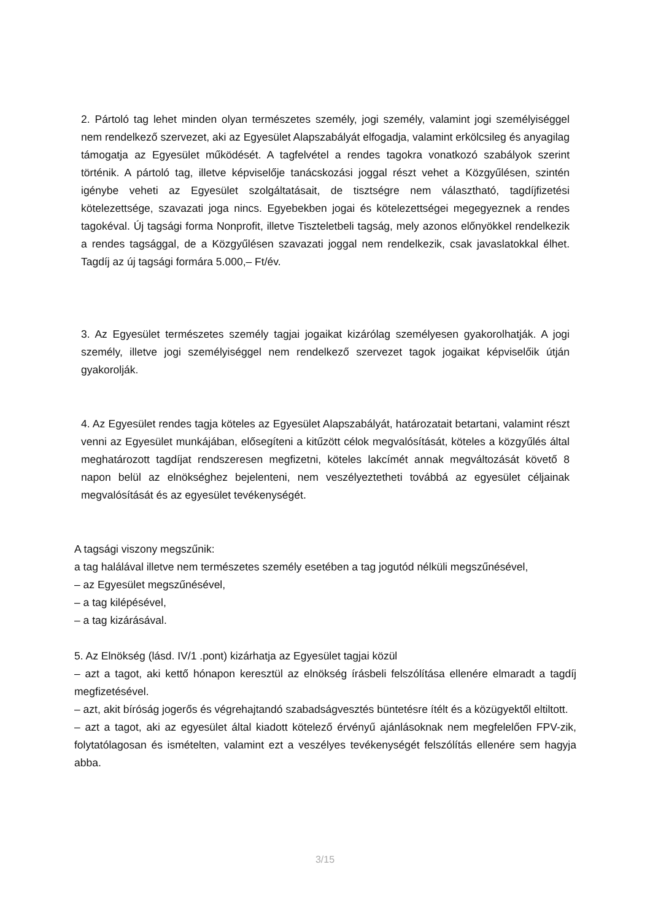2. Pártoló tag lehet minden olyan természetes személy, jogi személy, valamint jogi személyiséggel nem rendelkező szervezet, aki az Egyesület Alapszabályát elfogadja, valamint erkölcsileg és anyagilag támogatja az Egyesület működését. A tagfelvétel a rendes tagokra vonatkozó szabályok szerint történik. A pártoló tag, illetve képviselője tanácskozási joggal részt vehet a Közgyűlésen, szintén igénybe veheti az Egyesület szolgáltatásait, de tisztségre nem választható, tagdíjfizetési kötelezettsége, szavazati joga nincs. Egyebekben jogai és kötelezettségei megegyeznek a rendes tagokéval. Új tagsági forma Nonprofit, illetve Tiszteletbeli tagság, mely azonos előnyökkel rendelkezik a rendes tagsággal, de a Közgyűlésen szavazati joggal nem rendelkezik, csak javaslatokkal élhet. Tagdíj az új tagsági formára 5.000,– Ft/év.
3. Az Egyesület természetes személy tagjai jogaikat kizárólag személyesen gyakorolhatják. A jogi személy, illetve jogi személyiséggel nem rendelkező szervezet tagok jogaikat képviselőik útján gyakorolják.
4. Az Egyesület rendes tagja köteles az Egyesület Alapszabályát, határozatait betartani, valamint részt venni az Egyesület munkájában, elősegíteni a kitűzött célok megvalósítását, köteles a közgyűlés által meghatározott tagdíjat rendszeresen megfizetni, köteles lakcímét annak megváltozását követő 8 napon belül az elnökséghez bejelenteni, nem veszélyeztetheti továbbá az egyesület céljainak megvalósítását és az egyesület tevékenységét.
A tagsági viszony megszűnik:
a tag halálával illetve nem természetes személy esetében a tag jogutód nélküli megszűnésével,
– az Egyesület megszűnésével,
– a tag kilépésével,
– a tag kizárásával.
5. Az Elnökség (lásd. IV/1 .pont) kizárhatja az Egyesület tagjai közül
– azt a tagot, aki kettő hónapon keresztül az elnökség írásbeli felszólítása ellenére elmaradt a tagdíj megfizetésével.
– azt, akit bíróság jogerős és végrehajtandó szabadságvesztés büntetésre ítélt és a közügyektől eltiltott.
– azt a tagot, aki az egyesület által kiadott kötelező érvényű ajánlásoknak nem megfelelően FPV-zik, folytatólagosan és ismételten, valamint ezt a veszélyes tevékenységét felszólítás ellenére sem hagyja abba.
3/15